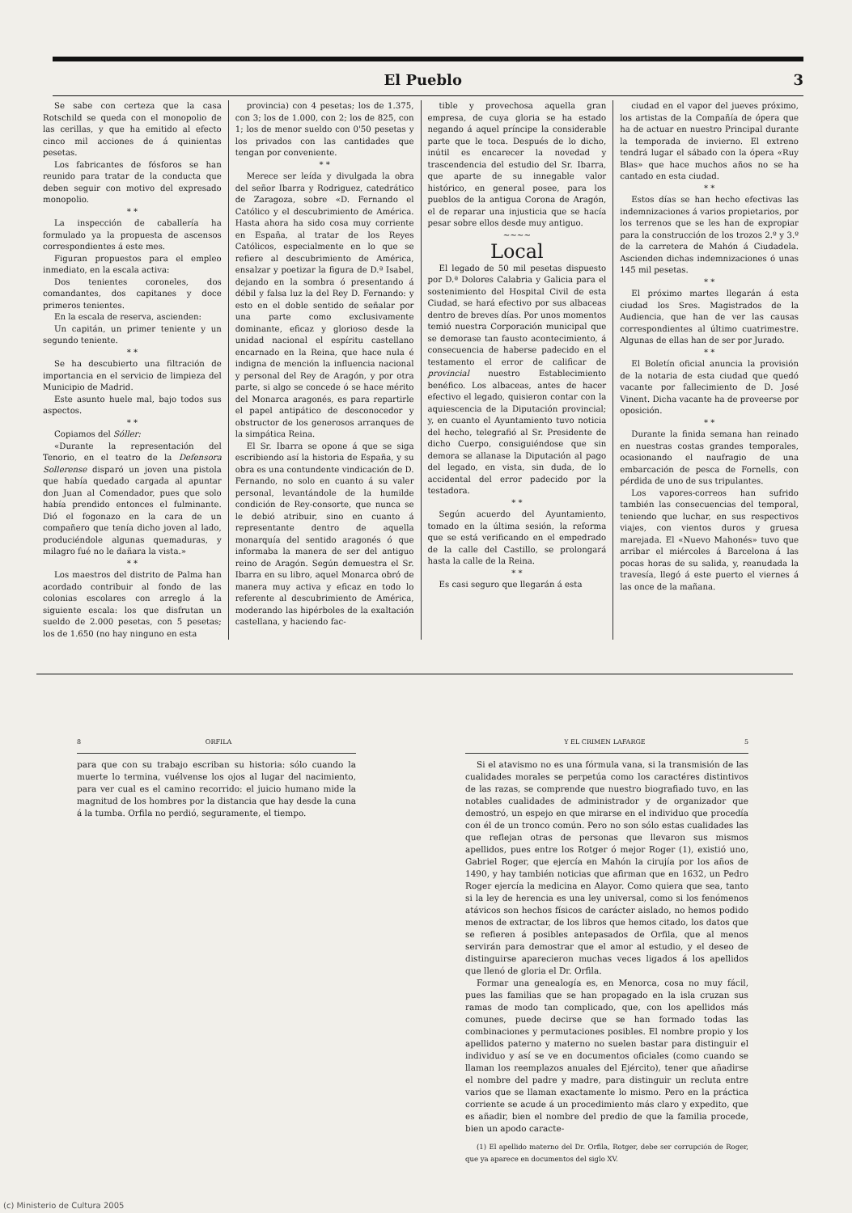El Pueblo 3
Se sabe con certeza que la casa Rotschild se queda con el monopolio de las cerillas, y que ha emitido al efecto cinco mil acciones de á quinientas pesetas.
Los fabricantes de fósforos se han reunido para tratar de la conducta que deben seguir con motivo del expresado monopolio.
* *
La inspección de caballería ha formulado ya la propuesta de ascensos correspondientes á este mes.
Figuran propuestos para el empleo inmediato, en la escala activa:
Dos tenientes coroneles, dos comandantes, dos capitanes y doce primeros tenientes.
En la escala de reserva, ascienden:
Un capitán, un primer teniente y un segundo teniente.
* *
Se ha descubierto una filtración de importancia en el servicio de limpieza del Municipio de Madrid.
Este asunto huele mal, bajo todos sus aspectos.
* *
Copiamos del Sóller:
«Durante la representación del Tenorio, en el teatro de la Defensora Sollerense disparó un joven una pistola que había quedado cargada al apuntar don Juan al Comendador, pues que solo había prendido entonces el fulminante. Dió el fogonazo en la cara de un compañero que tenía dicho joven al lado, produciéndole algunas quemaduras, y milagro fué no le dañara la vista.»
* *
Los maestros del distrito de Palma han acordado contribuir al fondo de las colonias escolares con arreglo á la siguiente escala: los que disfrutan un sueldo de 2.000 pesetas, con 5 pesetas; los de 1.650 (no hay ninguno en esta
provincia) con 4 pesetas; los de 1.375, con 3; los de 1.000, con 2; los de 825, con 1; los de menor sueldo con 0'50 pesetas y los privados con las cantidades que tengan por conveniente.
* *
Merece ser leída y divulgada la obra del señor Ibarra y Rodriguez, catedrático de Zaragoza, sobre «D. Fernando el Católico y el descubrimiento de América. Hasta ahora ha sido cosa muy corriente en España, al tratar de los Reyes Católicos, especialmente en lo que se refiere al descubrimiento de América, ensalzar y poetizar la figura de D.ª Isabel, dejando en la sombra ó presentando á débil y falsa luz la del Rey D. Fernando: y esto en el doble sentido de señalar por una parte como exclusivamente dominante, eficaz y glorioso desde la unidad nacional el espíritu castellano encarnado en la Reina, que hace nula é indigna de mención la influencia nacional y personal del Rey de Aragón, y por otra parte, si algo se concede ó se hace mérito del Monarca aragonés, es para repartirle el papel antipático de desconocedor y obstructor de los generosos arranques de la simpática Reina.
El Sr. Ibarra se opone á que se siga escribiendo así la historia de España, y su obra es una contundente vindicación de D. Fernando, no solo en cuanto á su valer personal, levantándole de la humilde condición de Rey-consorte, que nunca se le debió atribuir, sino en cuanto á representante dentro de aquella monarquía del sentido aragonés ó que informaba la manera de ser del antiguo reino de Aragón. Según demuestra el Sr. Ibarra en su libro, aquel Monarca obró de manera muy activa y eficaz en todo lo referente al descubrimiento de América, moderando las hipérboles de la exaltación castellana, y haciendo fac-
tible y provechosa aquella gran empresa, de cuya gloria se ha estado negando á aquel príncipe la considerable parte que le toca. Después de lo dicho, inútil es encarecer la novedad y trascendencia del estudio del Sr. Ibarra, que aparte de su innegable valor histórico, en general posee, para los pueblos de la antigua Corona de Aragón, el de reparar una injusticia que se hacía pesar sobre ellos desde muy antiguo.
~~~~
Local
El legado de 50 mil pesetas dispuesto por D.ª Dolores Calabria y Galicia para el sostenimiento del Hospital Civil de esta Ciudad, se hará efectivo por sus albaceas dentro de breves días. Por unos momentos temió nuestra Corporación municipal que se demorase tan fausto acontecimiento, á consecuencia de haberse padecido en el testamento el error de calificar de provincial nuestro Establecimiento benéfico. Los albaceas, antes de hacer efectivo el legado, quisieron contar con la aquiescencia de la Diputación provincial; y, en cuanto el Ayuntamiento tuvo noticia del hecho, telegrafió al Sr. Presidente de dicho Cuerpo, consiguiéndose que sin demora se allanase la Diputación al pago del legado, en vista, sin duda, de lo accidental del error padecido por la testadora.
* *
Según acuerdo del Ayuntamiento, tomado en la última sesión, la reforma que se está verificando en el empedrado de la calle del Castillo, se prolongará hasta la calle de la Reina.
* *
Es casi seguro que llegarán á esta
ciudad en el vapor del jueves próximo, los artistas de la Compañía de ópera que ha de actuar en nuestro Principal durante la temporada de invierno. El extreno tendrá lugar el sábado con la ópera «Ruy Blas» que hace muchos años no se ha cantado en esta ciudad.
* *
Estos días se han hecho efectivas las indemnizaciones á varios propietarios, por los terrenos que se les han de expropiar para la construcción de los trozos 2.º y 3.º de la carretera de Mahón á Ciudadela. Ascienden dichas indemnizaciones ó unas 145 mil pesetas.
* *
El próximo martes llegarán á esta ciudad los Sres. Magistrados de la Audiencia, que han de ver las causas correspondientes al último cuatrimestre. Algunas de ellas han de ser por Jurado.
* *
El Boletín oficial anuncia la provisión de la notaria de esta ciudad que quedó vacante por fallecimiento de D. José Vinent. Dicha vacante ha de proveerse por oposición.
* *
Durante la finida semana han reinado en nuestras costas grandes temporales, ocasionando el naufragio de una embarcación de pesca de Fornells, con pérdida de uno de sus tripulantes.
Los vapores-correos han sufrido también las consecuencias del temporal, teniendo que luchar, en sus respectivos viajes, con vientos duros y gruesa marejada. El «Nuevo Mahonés» tuvo que arribar el miércoles á Barcelona á las pocas horas de su salida, y, reanudada la travesía, llegó á este puerto el viernes á las once de la mañana.
8 ORFILA
para que con su trabajo escriban su historia: sólo cuando la muerte lo termina, vuélvense los ojos al lugar del nacimiento, para ver cual es el camino recorrido: el juicio humano mide la magnitud de los hombres por la distancia que hay desde la cuna á la tumba. Orfila no perdió, seguramente, el tiempo.
Y EL CRIMEN LAFARGE 5
Si el atavismo no es una fórmula vana, si la transmisión de las cualidades morales se perpetúa como los caractéres distintivos de las razas, se comprende que nuestro biografiado tuvo, en las notables cualidades de administrador y de organizador que demostró, un espejo en que mirarse en el individuo que procedía con él de un tronco común. Pero no son sólo estas cualidades las que reflejan otras de personas que llevaron sus mismos apellidos, pues entre los Rotger ó mejor Roger (1), existió uno, Gabriel Roger, que ejercía en Mahón la cirujía por los años de 1490, y hay también noticias que afirman que en 1632, un Pedro Roger ejercía la medicina en Alayor. Como quiera que sea, tanto si la ley de herencia es una ley universal, como si los fenómenos atávicos son hechos físicos de carácter aislado, no hemos podido menos de extractar, de los libros que hemos citado, los datos que se refieren á posibles antepasados de Orfila, que al menos servirán para demostrar que el amor al estudio, y el deseo de distinguirse aparecieron muchas veces ligados á los apellidos que llenó de gloria el Dr. Orfila.
Formar una genealogía es, en Menorca, cosa no muy fácil, pues las familias que se han propagado en la isla cruzan sus ramas de modo tan complicado, que, con los apellidos más comunes, puede decirse que se han formado todas las combinaciones y permutaciones posibles. El nombre propio y los apellidos paterno y materno no suelen bastar para distinguir el individuo y así se ve en documentos oficiales (como cuando se llaman los reemplazos anuales del Ejército), tener que añadirse el nombre del padre y madre, para distinguir un recluta entre varios que se llaman exactamente lo mismo. Pero en la práctica corriente se acude á un procedimiento más claro y expedito, que es añadir, bien el nombre del predio de que la familia procede, bien un apodo caracte-
(1) El apellido materno del Dr. Orfila, Rotger, debe ser corrupción de Roger, que ya aparece en documentos del siglo XV.
(c) Ministerio de Cultura 2005